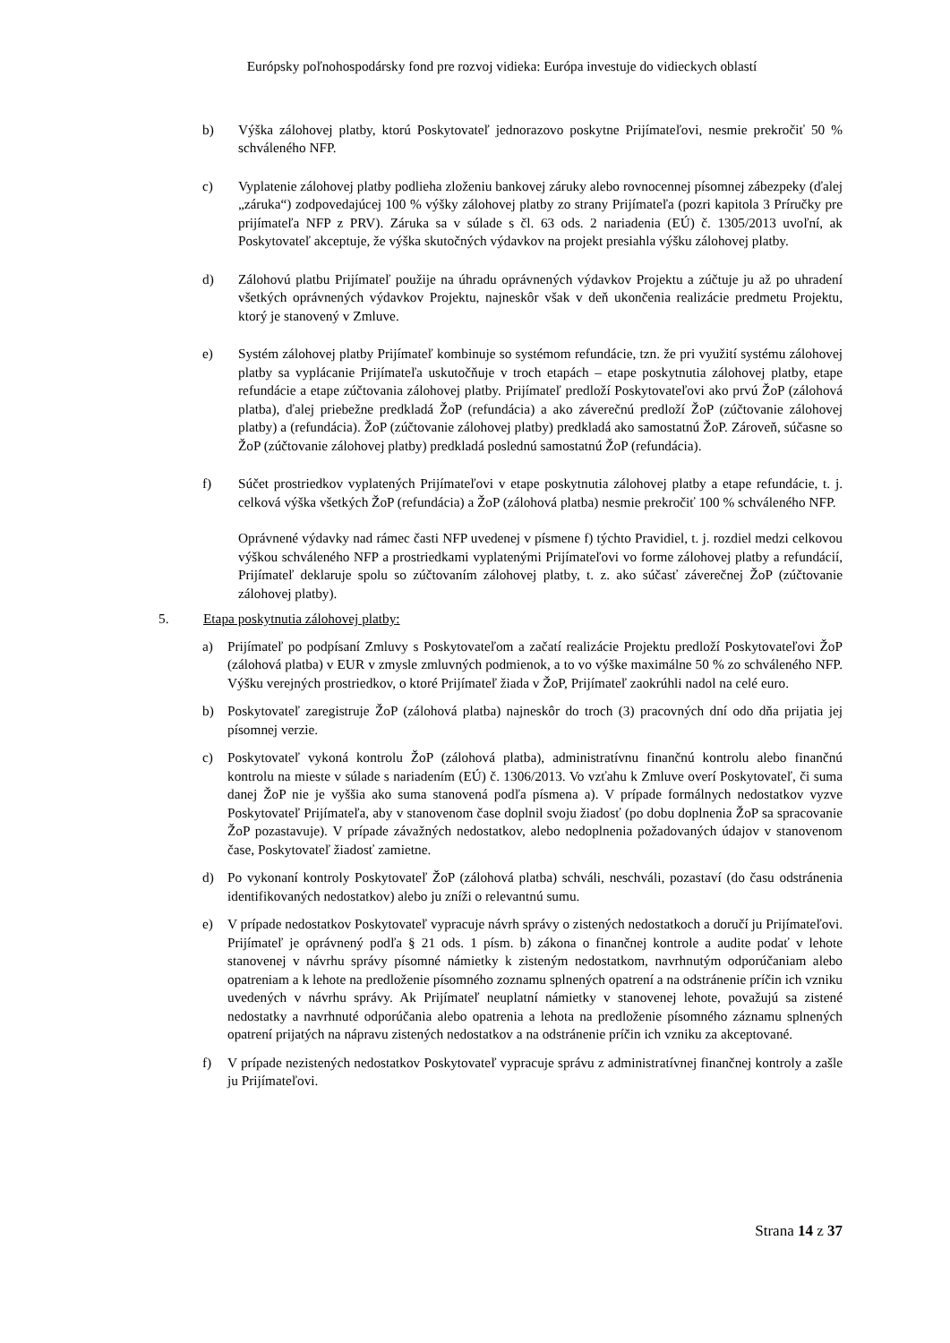Európsky poľnohospodársky fond pre rozvoj vidieka: Európa investuje do vidieckych oblastí
b) Výška zálohovej platby, ktorú Poskytovateľ jednorazovo poskytne Prijímateľovi, nesmie prekročiť 50 % schváleného NFP.
c) Vyplatenie zálohovej platby podlieha zloženiu bankovej záruky alebo rovnocennej písomnej zábezpeky (ďalej „záruka“) zodpovedajúcej 100 % výšky zálohovej platby zo strany Prijímateľa (pozri kapitola 3 Príručky pre prijímateľa NFP z PRV). Záruka sa v súlade s čl. 63 ods. 2 nariadenia (EÚ) č. 1305/2013 uvoľní, ak Poskytovateľ akceptuje, že výška skutočných výdavkov na projekt presiahla výšku zálohovej platby.
d) Zálohovú platbu Prijímateľ použije na úhradu oprávnených výdavkov Projektu a zúčtuje ju až po uhradení všetkých oprávnených výdavkov Projektu, najneskôr však v deň ukončenia realizácie predmetu Projektu, ktorý je stanovený v Zmluve.
e) Systém zálohovej platby Prijímateľ kombinuje so systémom refundácie, tzn. že pri využití systému zálohovej platby sa vyplácanie Prijímateľa uskutočňuje v troch etapách – etape poskytnutia zálohovej platby, etape refundácie a etape zúčtovania zálohovej platby. Prijímateľ predloží Poskytovateľovi ako prvú ŽoP (zálohová platba), ďalej priebežne predkladá ŽoP (refundácia) a ako záverečnú predloží ŽoP (zúčtovanie zálohovej platby) a (refundácia). ŽoP (zúčtovanie zálohovej platby) predkladá ako samostatnú ŽoP. Zároveň, súčasne so ŽoP (zúčtovanie zálohovej platby) predkladá poslednú samostatnú ŽoP (refundácia).
f) Súčet prostriedkov vyplatených Prijímateľovi v etape poskytnutia zálohovej platby a etape refundácie, t. j. celková výška všetkých ŽoP (refundácia) a ŽoP (zálohová platba) nesmie prekročiť 100 % schváleného NFP.
Oprávnené výdavky nad rámec časti NFP uvedenej v písmene f) týchto Pravidiel, t. j. rozdiel medzi celkovou výškou schváleného NFP a prostriedkami vyplatenými Prijímateľovi vo forme zálohovej platby a refundácií, Prijímateľ deklaruje spolu so zúčtovaním zálohovej platby, t. z. ako súčasť záverečnej ŽoP (zúčtovanie zálohovej platby).
5. Etapa poskytnutia zálohovej platby:
a) Prijímateľ po podpísaní Zmluvy s Poskytovateľom a začatí realizácie Projektu predloží Poskytovateľovi ŽoP (zálohová platba) v EUR v zmysle zmluvných podmienok, a to vo výške maximálne 50 % zo schváleného NFP. Výšku verejných prostriedkov, o ktoré Prijímateľ žiada v ŽoP, Prijímateľ zaokrúhli nadol na celé euro.
b) Poskytovateľ zaregistruje ŽoP (zálohová platba) najneskôr do troch (3) pracovných dní odo dňa prijatia jej písomnej verzie.
c) Poskytovateľ vykoná kontrolu ŽoP (zálohová platba), administratívnu finančnú kontrolu alebo finančnú kontrolu na mieste v súlade s nariadením (EÚ) č. 1306/2013. Vo vzťahu k Zmluve overí Poskytovateľ, či suma danej ŽoP nie je vyššia ako suma stanovená podľa písmena a). V prípade formálnych nedostatkov vyzve Poskytovateľ Prijímateľa, aby v stanovenom čase doplnil svoju žiadosť (po dobu doplnenia ŽoP sa spracovanie ŽoP pozastavuje). V prípade závažných nedostatkov, alebo nedoplnenia požadovaných údajov v stanovenom čase, Poskytovateľ žiadosť zamietne.
d) Po vykonaní kontroly Poskytovateľ ŽoP (zálohová platba) schváli, neschváli, pozastaví (do času odstránenia identifikovaných nedostatkov) alebo ju zníži o relevantnú sumu.
e) V prípade nedostatkov Poskytovateľ vypracuje návrh správy o zistených nedostatkoch a doručí ju Prijímateľovi. Prijímateľ je oprávnený podľa § 21 ods. 1 písm. b) zákona o finančnej kontrole a audite podať v lehote stanovenej v návrhu správy písomné námietky k zisteným nedostatkom, navrhnutým odporúčaniam alebo opatreniam a k lehote na predloženie písomného zoznamu splnených opatrení a na odstránenie príčin ich vzniku uvedených v návrhu správy. Ak Prijímateľ neuplatní námietky v stanovenej lehote, považujú sa zistené nedostatky a navrhnuté odporúčania alebo opatrenia a lehota na predloženie písomného záznamu splnených opatrení prijatých na nápravu zistených nedostatkov a na odstránenie príčin ich vzniku za akceptované.
f) V prípade nezistených nedostatkov Poskytovateľ vypracuje správu z administratívnej finančnej kontroly a zašle ju Prijímateľovi.
Strana 14 z 37